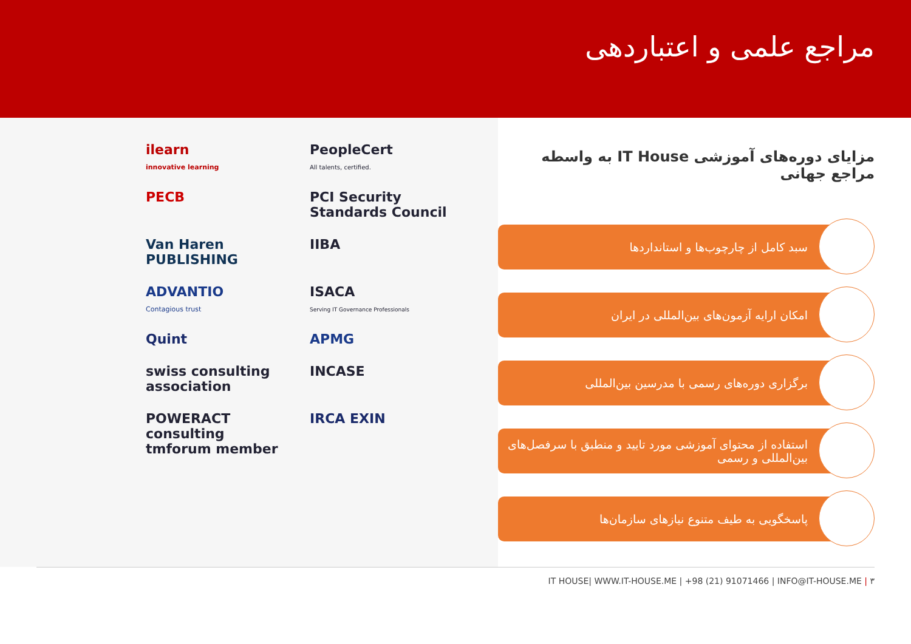مراجع علمی و اعتباردهی
ilearn
innovative learning
PeopleCert
All talents, certified.
PECB
PCI Security Standards Council
Van Haren PUBLISHING
IIBA
ADVANTIO
Contagious trust
ISACA
Serving IT Governance Professionals
Quint
APMG
swiss consulting association
INCASE
POWERACT consulting tmforum member
IRCA EXIN
مزایای دوره‌های آموزشی IT House به واسطه مراجع جهانی
سبد کامل از چارچوب‌ها و استانداردها
امکان ارایه آزمون‌های بین‌المللی در ایران
برگزاری دوره‌های رسمی با مدرسین بین‌المللی
استفاده از محتوای آموزشی مورد تایید و منطبق با سرفصل‌های بین‌المللی و رسمی
پاسخگویی به طیف متنوع نیازهای سازمان‌ها
IT HOUSE| WWW.IT-HOUSE.ME | +98 (21) 91071466 | INFO@IT-HOUSE.ME | ۳